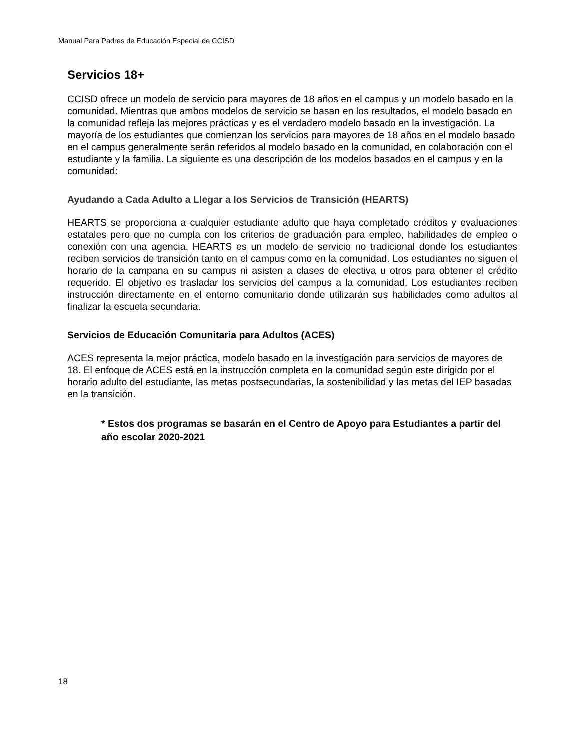Manual Para Padres de Educación Especial de CCISD
Servicios 18+
CCISD ofrece un modelo de servicio para mayores de 18 años en el campus y un modelo basado en la comunidad. Mientras que ambos modelos de servicio se basan en los resultados, el modelo basado en la comunidad refleja las mejores prácticas y es el verdadero modelo basado en la investigación. La mayoría de los estudiantes que comienzan los servicios para mayores de 18 años en el modelo basado en el campus generalmente serán referidos al modelo basado en la comunidad, en colaboración con el estudiante y la familia. La siguiente es una descripción de los modelos basados en el campus y en la comunidad:
Ayudando a Cada Adulto a Llegar a los Servicios de Transición (HEARTS)
HEARTS se proporciona a cualquier estudiante adulto que haya completado créditos y evaluaciones estatales pero que no cumpla con los criterios de graduación para empleo, habilidades de empleo o conexión con una agencia. HEARTS es un modelo de servicio no tradicional donde los estudiantes reciben servicios de transición tanto en el campus como en la comunidad. Los estudiantes no siguen el horario de la campana en su campus ni asisten a clases de electiva u otros para obtener el crédito requerido. El objetivo es trasladar los servicios del campus a la comunidad. Los estudiantes reciben instrucción directamente en el entorno comunitario donde utilizarán sus habilidades como adultos al finalizar la escuela secundaria.
Servicios de Educación Comunitaria para Adultos (ACES)
ACES representa la mejor práctica, modelo basado en la investigación para servicios de mayores de 18. El enfoque de ACES está en la instrucción completa en la comunidad según este dirigido por el horario adulto del estudiante, las metas postsecundarias, la sostenibilidad y las metas del IEP basadas en la transición.
* Estos dos programas se basarán en el Centro de Apoyo para Estudiantes a partir del año escolar 2020-2021
18